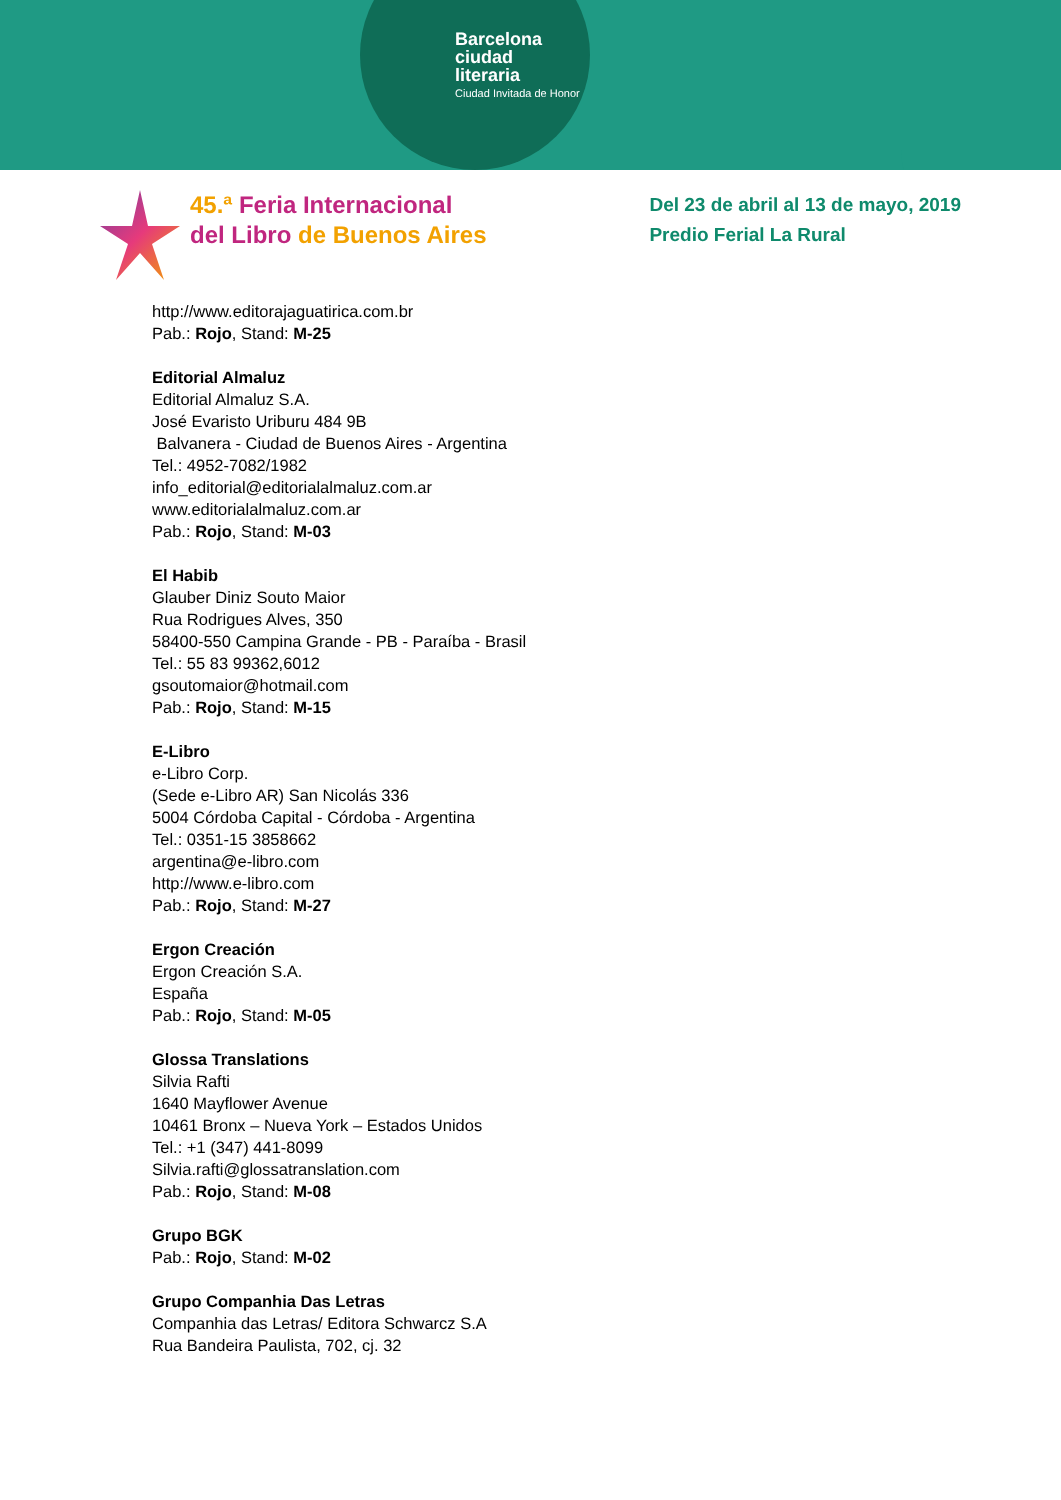Barcelona
ciudad
literaria
Ciudad Invitada de Honor
45.ª Feria Internacional
del Libro de Buenos Aires
Del 23 de abril al 13 de mayo, 2019
Predio Ferial La Rural
http://www.editorajaguatirica.com.br
Pab.: Rojo, Stand: M-25
Editorial Almaluz
Editorial Almaluz S.A.
José Evaristo Uriburu 484 9B
Balvanera - Ciudad de Buenos Aires - Argentina
Tel.: 4952-7082/1982
info_editorial@editorialalmaluz.com.ar
www.editorialalmaluz.com.ar
Pab.: Rojo, Stand: M-03
El Habib
Glauber Diniz Souto Maior
Rua Rodrigues Alves, 350
58400-550 Campina Grande - PB - Paraíba - Brasil
Tel.: 55 83 99362,6012
gsoutomaior@hotmail.com
Pab.: Rojo, Stand: M-15
E-Libro
e-Libro Corp.
(Sede e-Libro AR) San Nicolás 336
5004 Córdoba Capital - Córdoba - Argentina
Tel.: 0351-15 3858662
argentina@e-libro.com
http://www.e-libro.com
Pab.: Rojo, Stand: M-27
Ergon Creación
Ergon Creación S.A.
España
Pab.: Rojo, Stand: M-05
Glossa Translations
Silvia Rafti
1640 Mayflower Avenue
10461 Bronx – Nueva York – Estados Unidos
Tel.: +1 (347) 441-8099
Silvia.rafti@glossatranslation.com
Pab.: Rojo, Stand: M-08
Grupo BGK
Pab.: Rojo, Stand: M-02
Grupo Companhia Das Letras
Companhia das Letras/ Editora Schwarcz S.A
Rua Bandeira Paulista, 702, cj. 32